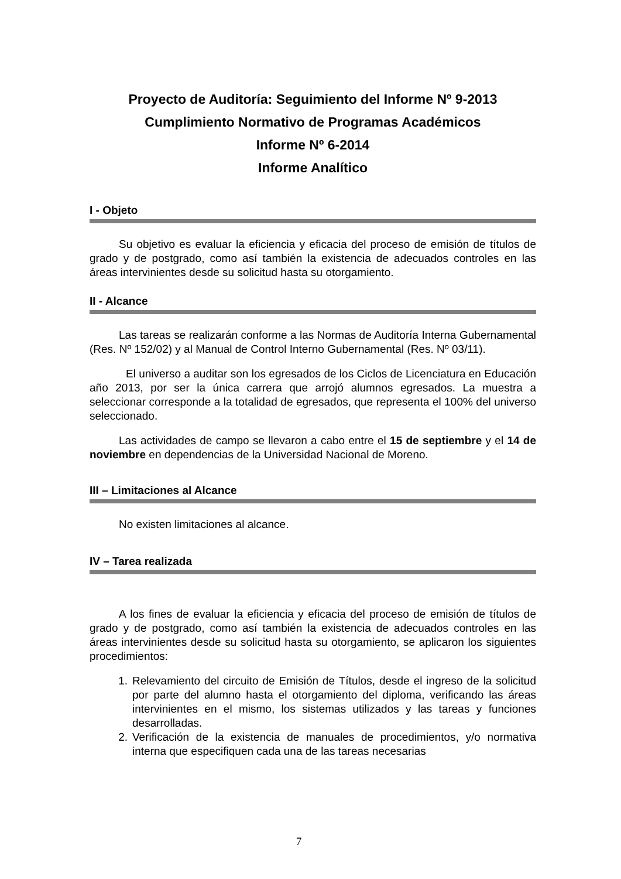Proyecto de Auditoría: Seguimiento del Informe Nº 9-2013
Cumplimiento Normativo de Programas Académicos
Informe Nº 6-2014
Informe Analítico
I - Objeto
Su objetivo es evaluar la eficiencia y eficacia del proceso de emisión de títulos de grado y de postgrado, como así también la existencia de adecuados controles en las áreas intervinientes desde su solicitud hasta su otorgamiento.
II - Alcance
Las tareas se realizarán conforme a las Normas de Auditoría Interna Gubernamental (Res. Nº 152/02) y al Manual de Control Interno Gubernamental (Res. Nº 03/11).
El universo a auditar son los egresados de los Ciclos de Licenciatura en Educación año 2013, por ser la única carrera que arrojó alumnos egresados. La muestra a seleccionar corresponde a la totalidad de egresados, que representa el 100% del universo seleccionado.
Las actividades de campo se llevaron a cabo entre el 15 de septiembre y el 14 de noviembre en dependencias de la Universidad Nacional de Moreno.
III – Limitaciones al Alcance
No existen limitaciones al alcance.
IV – Tarea realizada
A los fines de evaluar la eficiencia y eficacia del proceso de emisión de títulos de grado y de postgrado, como así también la existencia de adecuados controles en las áreas intervinientes desde su solicitud hasta su otorgamiento, se aplicaron los siguientes procedimientos:
1. Relevamiento del circuito de Emisión de Títulos, desde el ingreso de la solicitud por parte del alumno hasta el otorgamiento del diploma, verificando las áreas intervinientes en el mismo, los sistemas utilizados y las tareas y funciones desarrolladas.
2. Verificación de la existencia de manuales de procedimientos, y/o normativa interna que especifiquen cada una de las tareas necesarias
7